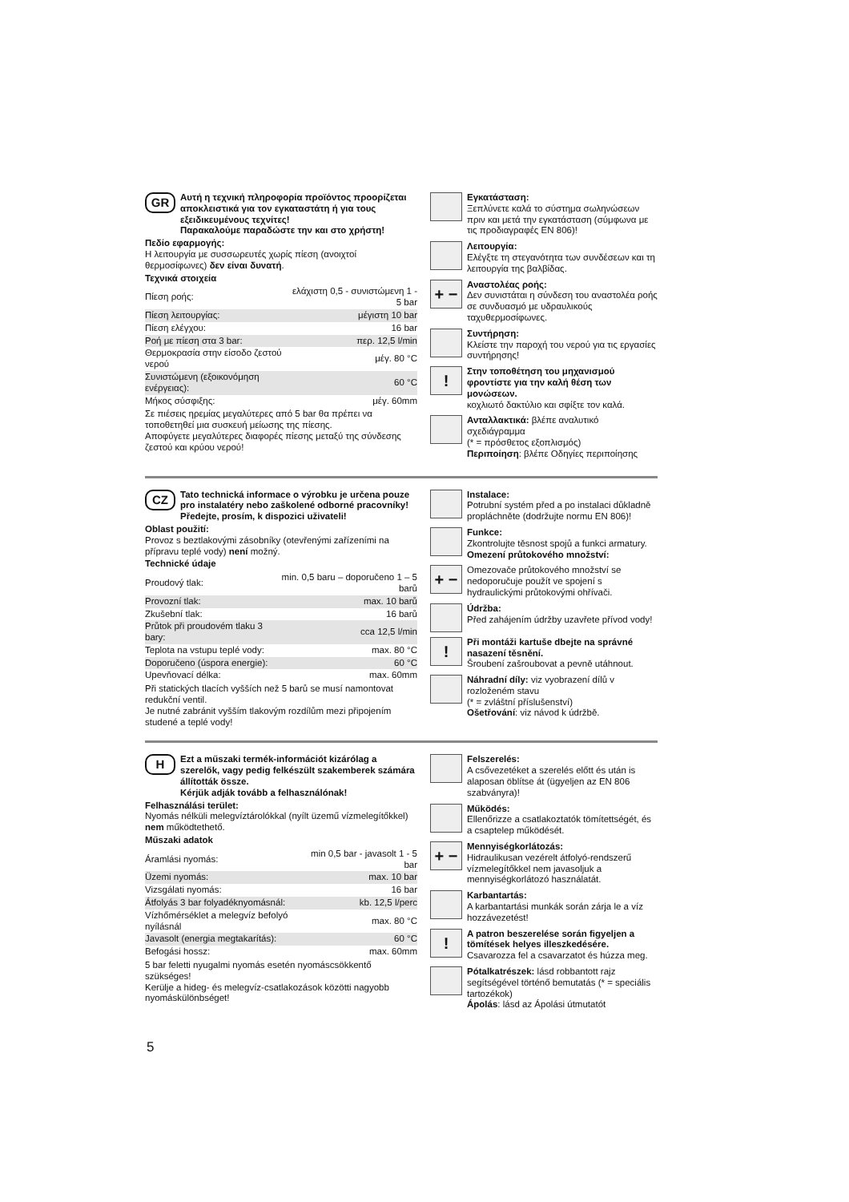GR
Αυτή η τεχνική πληροφορία προϊόντος προορίζεται αποκλειστικά για τον εγκαταστάτη ή για τους εξειδικευμένους τεχνίτες!
Παρακαλούμε παραδώστε την και στο χρήστη!
Πεδίο εφαρμογής:
Η λειτουργία με συσσωρευτές χωρίς πίεση (ανοιχτοί θερμοσίφωνες) δεν είναι δυνατή.
Τεχνικά στοιχεία
| Πίεση ροής: | ελάχιστη 0,5 - συνιστώμενη 1 - 5 bar |
| Πίεση λειτουργίας: | μέγιστη 10 bar |
| Πίεση ελέγχου: | 16 bar |
| Ροή με πίεση στα 3 bar: | περ. 12,5 l/min |
| Θερμοκρασία στην είσοδο ζεστού νερού | μέγ. 80 °C |
| Συνιστώμενη (εξοικονόμηση ενέργειας): | 60 °C |
| Μήκος σύσφιξης: | μέγ. 60mm |
Σε πιέσεις ηρεμίας μεγαλύτερες από 5 bar θα πρέπει να τοποθετηθεί μια συσκευή μείωσης της πίεσης.
Αποφύγετε μεγαλύτερες διαφορές πίεσης μεταξύ της σύνδεσης ζεστού και κρύου νερού!
Εγκατάσταση:
Ξεπλύνετε καλά το σύστημα σωληνώσεων πριν και μετά την εγκατάσταση (σύμφωνα με τις προδιαγραφές EN 806)!
Λειτουργία:
Ελέγξτε τη στεγανότητα των συνδέσεων και τη λειτουργία της βαλβίδας.
+ −
Αναστολέας ροής:
Δεν συνιστάται η σύνδεση του αναστολέα ροής σε συνδυασμό με υδραυλικούς ταχυθερμοσίφωνες.
Συντήρηση:
Κλείστε την παροχή του νερού για τις εργασίες συντήρησης!
!
Στην τοποθέτηση του μηχανισμού φροντίστε για την καλή θέση των μονώσεων.
κοχλιωτό δακτύλιο και σφίξτε τον καλά.
Ανταλλακτικά: βλέπε αναλυτικό σχεδιάγραμμα
(* = πρόσθετος εξοπλισμός)
Περιποίηση: βλέπε Οδηγίες περιποίησης
CZ
Tato technická informace o výrobku je určena pouze pro instalatéry nebo zaškolené odborné pracovníky!
Předejte, prosím, k dispozici uživateli!
Oblast použití:
Provoz s beztlakovými zásobníky (otevřenými zařízeními na přípravu teplé vody) není možný.
Technické údaje
| Proudový tlak: | min. 0,5 baru – doporučeno 1 – 5 barů |
| Provozní tlak: | max. 10 barů |
| Zkušební tlak: | 16 barů |
| Průtok při proudovém tlaku 3 bary: | cca 12,5 l/min |
| Teplota na vstupu teplé vody: | max. 80 °C |
| Doporučeno (úspora energie): | 60 °C |
| Upevňovací délka: | max. 60mm |
Při statických tlacích vyšších než 5 barů se musí namontovat redukční ventil.
Je nutné zabránit vyšším tlakovým rozdílům mezi připojením studené a teplé vody!
Instalace:
Potrubní systém před a po instalaci důkladně propláchněte (dodržujte normu EN 806)!
Funkce:
Zkontrolujte těsnost spojů a funkci armatury.
Omezení průtokového množství:
+ −
Omezovače průtokového množství se nedoporučuje použít ve spojení s hydraulickými průtokovými ohřívači.
Údržba:
Před zahájením údržby uzavřete přívod vody!
!
Při montáži kartuše dbejte na správné nasazení těsnění.
Šroubení zašroubovat a pevně utáhnout.
Náhradní díly: viz vyobrazení dílů v rozloženém stavu
(* = zvláštní příslušenství)
Ošetřování: viz návod k údržbě.
H
Ezt a műszaki termék-információt kizárólag a szerelők, vagy pedig felkészült szakemberek számára állították össze.
Kérjük adják tovább a felhasználónak!
Felhasználási terület:
Nyomás nélküli melegvíztárolókkal (nyílt üzemű vízmelegítőkkel) nem működtethető.
Műszaki adatok
| Áramlási nyomás: | min 0,5 bar - javasolt 1 - 5 bar |
| Üzemi nyomás: | max. 10 bar |
| Vizsgálati nyomás: | 16 bar |
| Átfolyás 3 bar folyadéknyomásnál: | kb. 12,5 l/perc |
| Vízhőmérséklet a melegvíz befolyó nyílásnál | max. 80 °C |
| Javasolt (energia megtakarítás): | 60 °C |
| Befogási hossz: | max. 60mm |
5 bar feletti nyugalmi nyomás esetén nyomáscsökkentő szükséges!
Kerülje a hideg- és melegvíz-csatlakozások közötti nagyobb nyomáskülönbséget!
Felszerelés:
A csővezetéket a szerelés előtt és után is alaposan öblítse át (ügyeljen az EN 806 szabványra)!
Működés:
Ellenőrizze a csatlakoztatók tömítettségét, és a csaptelep működését.
+ −
Mennyiségkorlátozás:
Hidraulikusan vezérelt átfolyó-rendszerű vízmelegítőkkel nem javasoljuk a mennyiségkorlátozó használatát.
Karbantartás:
A karbantartási munkák során zárja le a víz hozzávezetést!
!
A patron beszerelése során figyeljen a tömítések helyes illeszkedésére.
Csavarozza fel a csavarzatot és húzza meg.
Pótalkatrészek: lásd robbantott rajz segítségével történő bemutatás (* = speciális tartozékok)
Ápolás: lásd az Ápolási útmutatót
5